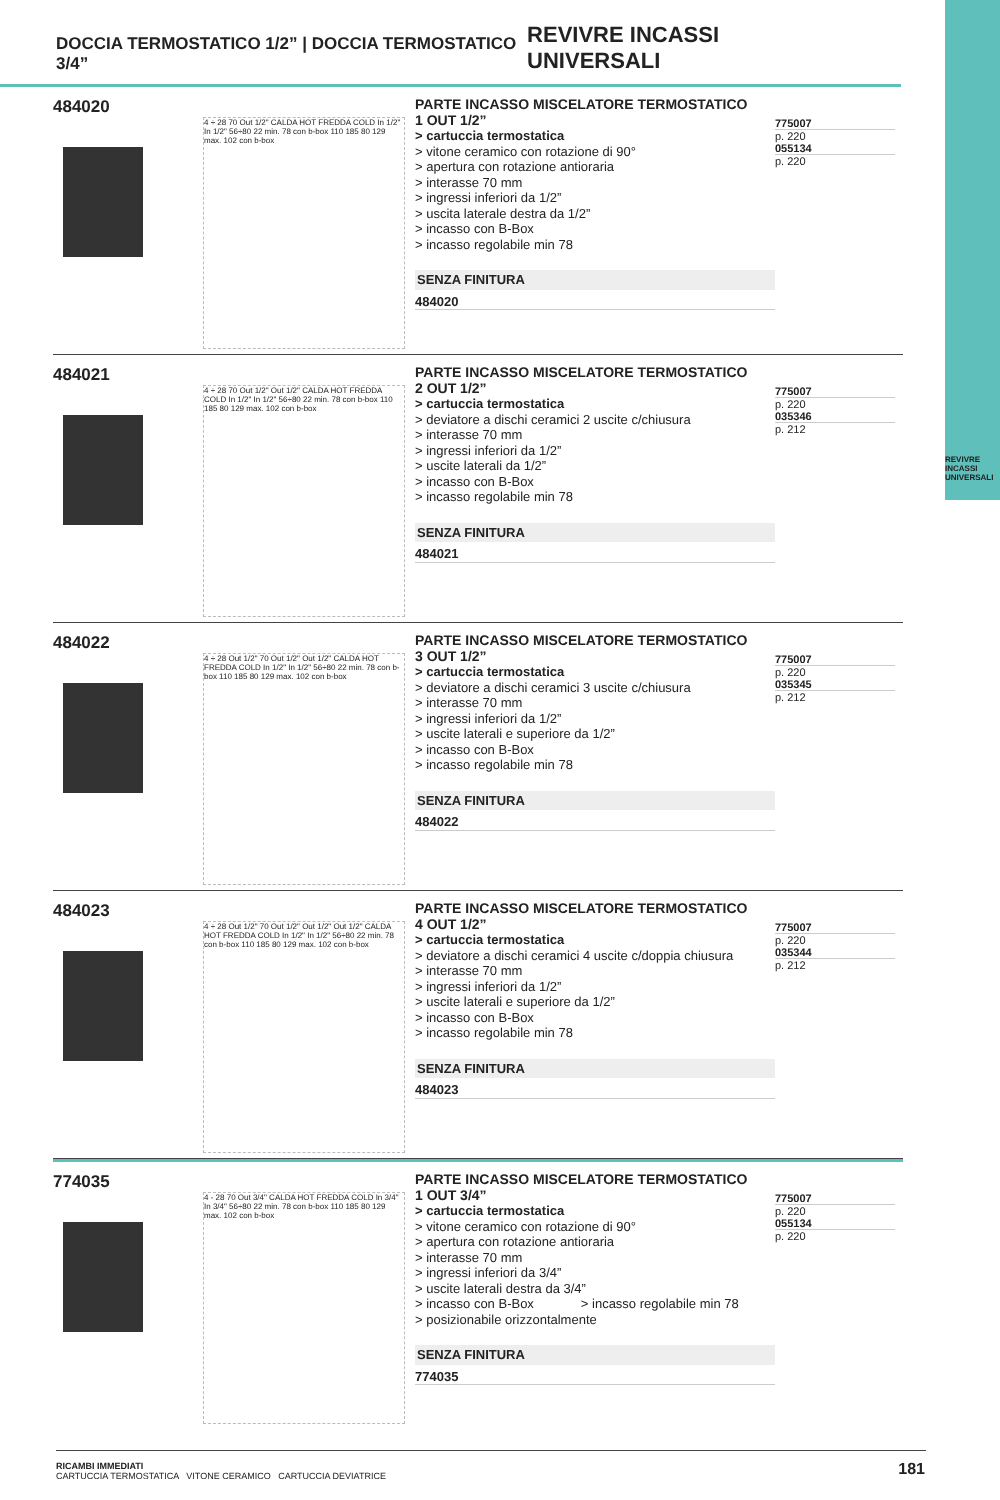REVIVRE INCASSI UNIVERSALI
DOCCIA TERMOSTATICO 1/2” | DOCCIA TERMOSTATICO 3/4” REVIVRE INCASSI UNIVERSALI
484020
4 ÷ 28 70 Out 1/2" CALDA HOT FREDDA COLD In 1/2" In 1/2" 56÷80 22 min. 78 con b-box 110 185 80 129 max. 102 con b-box
PARTE INCASSO MISCELATORE TERMOSTATICO
1 OUT 1/2”
> cartuccia termostatica
> vitone ceramico con rotazione di 90°
> apertura con rotazione antioraria
> interasse 70 mm
> ingressi inferiori da 1/2”
> uscita laterale destra da 1/2”
> incasso con B-Box
> incasso regolabile min 78
SENZA FINITURA
484020
775007
p. 220
055134
p. 220
484021
4 ÷ 28 70 Out 1/2" Out 1/2" CALDA HOT FREDDA COLD In 1/2" In 1/2" 56÷80 22 min. 78 con b-box 110 185 80 129 max. 102 con b-box
PARTE INCASSO MISCELATORE TERMOSTATICO
2 OUT 1/2”
> cartuccia termostatica
> deviatore a dischi ceramici 2 uscite c/chiusura
> interasse 70 mm
> ingressi inferiori da 1/2”
> uscite laterali da 1/2”
> incasso con B-Box
> incasso regolabile min 78
SENZA FINITURA
484021
775007
p. 220
035346
p. 212
484022
4 ÷ 28 Out 1/2" 70 Out 1/2" Out 1/2" CALDA HOT FREDDA COLD In 1/2" In 1/2" 56÷80 22 min. 78 con b-box 110 185 80 129 max. 102 con b-box
PARTE INCASSO MISCELATORE TERMOSTATICO
3 OUT 1/2”
> cartuccia termostatica
> deviatore a dischi ceramici 3 uscite c/chiusura
> interasse 70 mm
> ingressi inferiori da 1/2”
> uscite laterali e superiore da 1/2”
> incasso con B-Box
> incasso regolabile min 78
SENZA FINITURA
484022
775007
p. 220
035345
p. 212
484023
4 ÷ 28 Out 1/2" 70 Out 1/2" Out 1/2" Out 1/2" CALDA HOT FREDDA COLD In 1/2" In 1/2" 56÷80 22 min. 78 con b-box 110 185 80 129 max. 102 con b-box
PARTE INCASSO MISCELATORE TERMOSTATICO
4 OUT 1/2”
> cartuccia termostatica
> deviatore a dischi ceramici 4 uscite c/doppia chiusura
> interasse 70 mm
> ingressi inferiori da 1/2”
> uscite laterali e superiore da 1/2”
> incasso con B-Box
> incasso regolabile min 78
SENZA FINITURA
484023
775007
p. 220
035344
p. 212
774035
4 - 28 70 Out 3/4" CALDA HOT FREDDA COLD In 3/4" In 3/4" 56÷80 22 min. 78 con b-box 110 185 80 129 max. 102 con b-box
PARTE INCASSO MISCELATORE TERMOSTATICO
1 OUT 3/4”
> cartuccia termostatica
> vitone ceramico con rotazione di 90°
> apertura con rotazione antioraria
> interasse 70 mm
> ingressi inferiori da 3/4”
> uscite laterali destra da 3/4”
> incasso con B-Box > incasso regolabile min 78
> posizionabile orizzontalmente
SENZA FINITURA
774035
775007
p. 220
055134
p. 220
RICAMBI IMMEDIATI
CARTUCCIA TERMOSTATICA VITONE CERAMICO CARTUCCIA DEVIATRICE
181